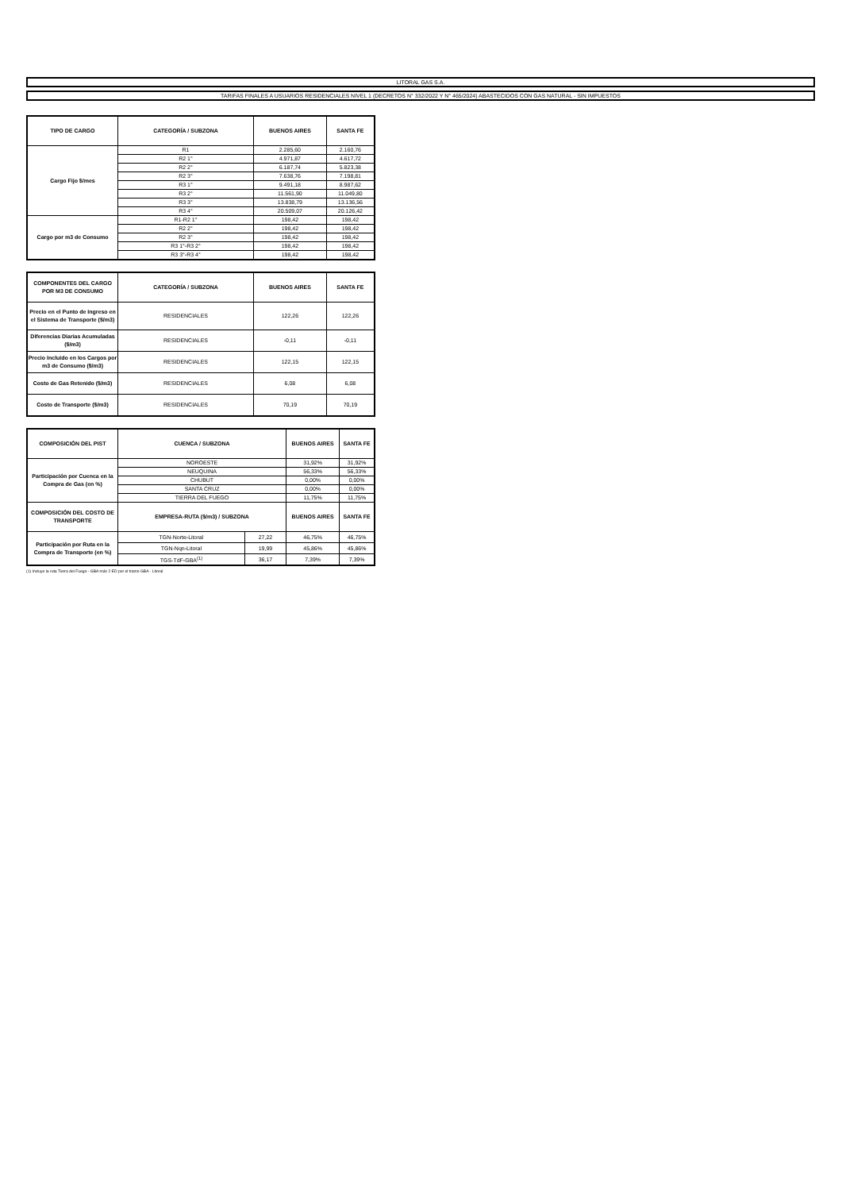LITORAL GAS S.A.
TARIFAS FINALES A USUARIOS RESIDENCIALES NIVEL 1 (DECRETOS N° 332/2022 Y N° 465/2024) ABASTECIDOS CON GAS NATURAL - SIN IMPUESTOS
| TIPO DE CARGO | CATEGORÍA / SUBZONA | BUENOS AIRES | SANTA FE |
| --- | --- | --- | --- |
| Cargo Fijo $/mes | R1 | 2.285,60 | 2.160,76 |
| | R2 1° | 4.971,87 | 4.617,72 |
| | R2 2° | 6.187,74 | 5.823,38 |
| | R2 3° | 7.638,76 | 7.198,81 |
| | R3 1° | 9.491,18 | 8.987,62 |
| | R3 2° | 11.561,90 | 11.049,80 |
| | R3 3° | 13.838,79 | 13.136,56 |
| | R3 4° | 20.509,07 | 20.126,42 |
| Cargo por m3 de Consumo | R1-R2 1° | 198,42 | 198,42 |
| | R2 2° | 198,42 | 198,42 |
| | R2 3° | 198,42 | 198,42 |
| | R3 1°-R3 2° | 198,42 | 198,42 |
| | R3 3°-R3 4° | 198,42 | 198,42 |
| COMPONENTES DEL CARGO POR M3 DE CONSUMO | CATEGORÍA / SUBZONA | BUENOS AIRES | SANTA FE |
| --- | --- | --- | --- |
| Precio en el Punto de Ingreso en el Sistema de Transporte ($/m3) | RESIDENCIALES | 122,26 | 122,26 |
| Diferencias Diarias Acumuladas ($/m3) | RESIDENCIALES | -0,11 | -0,11 |
| Precio Incluido en los Cargos por m3 de Consumo ($/m3) | RESIDENCIALES | 122,15 | 122,15 |
| Costo de Gas Retenido ($/m3) | RESIDENCIALES | 6,08 | 6,08 |
| Costo de Transporte ($/m3) | RESIDENCIALES | 70,19 | 70,19 |
| COMPOSICIÓN DEL PIST | CUENCA / SUBZONA | | BUENOS AIRES | SANTA FE |
| --- | --- | --- | --- | --- |
| Participación por Cuenca en la Compra de Gas (en %) | NOROESTE | | 31,92% | 31,92% |
| | NEUQUINA | | 56,33% | 56,33% |
| | CHUBUT | | 0,00% | 0,00% |
| | SANTA CRUZ | | 0,00% | 0,00% |
| | TIERRA DEL FUEGO | | 11,75% | 11,75% |
| COMPOSICIÓN DEL COSTO DE TRANSPORTE | EMPRESA-RUTA ($/m3) / SUBZONA | | BUENOS AIRES | SANTA FE |
| Participación por Ruta en la Compra de Transporte (en %) | TGN-Norte-Litoral | 27,22 | 46,75% | 46,75% |
| | TGN-Nqn-Litoral | 19,99 | 45,86% | 45,86% |
| | TGS-TdF-GBA<sup>(1)</sup> | 36,17 | 7,39% | 7,39% |
(1) Incluye la ruta Tierra del Fuego - GBA más 2 ED por el tramo GBA - Litoral